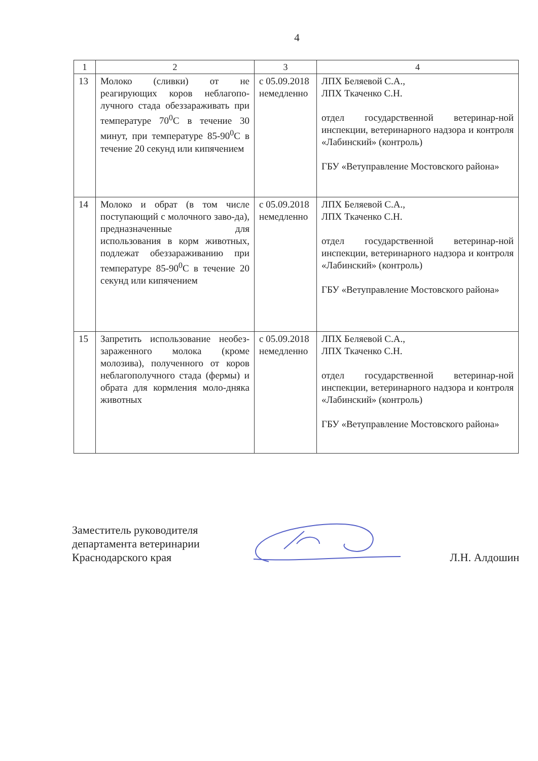4
| 1 | 2 | 3 | 4 |
| 13 | Молоко (сливки) от не реагирующих коров неблагопо-лучного стада обеззараживать при температуре 70<sup>0</sup>С в течение 30 минут, при температуре 85-90<sup>0</sup>С в течение 20 секунд или кипячением | с 05.09.2018 немедленно | ЛПХ Беляевой С.А., ЛПХ Ткаченко С.Н. отдел государственной ветеринар-ной инспекции, ветеринарного надзора и контроля «Лабинский» (контроль) ГБУ «Ветуправление Мостовского района» |
| 14 | Молоко и обрат (в том числе поступающий с молочного заво-да), предназначенные для использования в корм животных, подлежат обеззараживанию при температуре 85-90<sup>0</sup>С в течение 20 секунд или кипячением | с 05.09.2018 немедленно | ЛПХ Беляевой С.А., ЛПХ Ткаченко С.Н. отдел государственной ветеринар-ной инспекции, ветеринарного надзора и контроля «Лабинский» (контроль) ГБУ «Ветуправление Мостовского района» |
| 15 | Запретить использование необез-зараженного молока (кроме молозива), полученного от коров неблагополучного стада (фермы) и обрата для кормления моло-дняка животных | с 05.09.2018 немедленно | ЛПХ Беляевой С.А., ЛПХ Ткаченко С.Н. отдел государственной ветеринар-ной инспекции, ветеринарного надзора и контроля «Лабинский» (контроль) ГБУ «Ветуправление Мостовского района» |
Заместитель руководителя
департамента ветеринарии
Краснодарского края
Л.Н. Алдошин